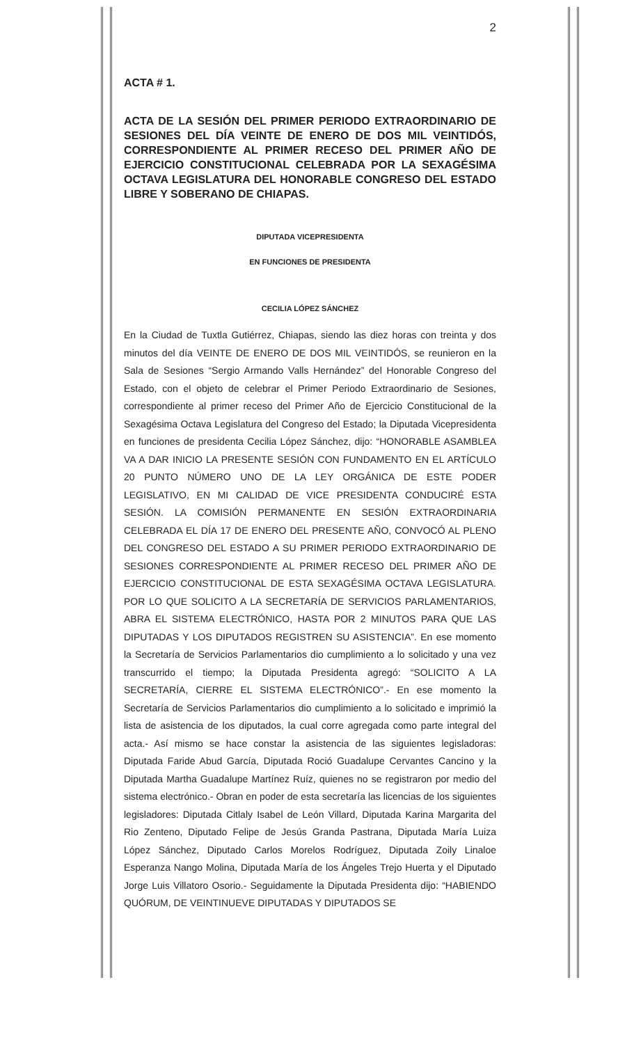2
ACTA # 1.
ACTA DE LA SESIÓN DEL PRIMER PERIODO EXTRAORDINARIO DE SESIONES DEL DÍA VEINTE DE ENERO DE DOS MIL VEINTIDÓS, CORRESPONDIENTE AL PRIMER RECESO DEL PRIMER AÑO DE EJERCICIO CONSTITUCIONAL CELEBRADA POR LA SEXAGÉSIMA OCTAVA LEGISLATURA DEL HONORABLE CONGRESO DEL ESTADO LIBRE Y SOBERANO DE CHIAPAS.
DIPUTADA VICEPRESIDENTA
EN FUNCIONES DE PRESIDENTA
CECILIA LÓPEZ SÁNCHEZ
En la Ciudad de Tuxtla Gutiérrez, Chiapas, siendo las diez horas con treinta y dos minutos del día VEINTE DE ENERO DE DOS MIL VEINTIDÓS, se reunieron en la Sala de Sesiones “Sergio Armando Valls Hernández” del Honorable Congreso del Estado, con el objeto de celebrar el Primer Periodo Extraordinario de Sesiones, correspondiente al primer receso del Primer Año de Ejercicio Constitucional de la Sexagésima Octava Legislatura del Congreso del Estado; la Diputada Vicepresidenta en funciones de presidenta Cecilia López Sánchez, dijo: “HONORABLE ASAMBLEA VA A DAR INICIO LA PRESENTE SESIÓN CON FUNDAMENTO EN EL ARTÍCULO 20 PUNTO NÚMERO UNO DE LA LEY ORGÁNICA DE ESTE PODER LEGISLATIVO, EN MI CALIDAD DE VICE PRESIDENTA CONDUCIRÉ ESTA SESIÓN. LA COMISIÓN PERMANENTE EN SESIÓN EXTRAORDINARIA CELEBRADA EL DÍA 17 DE ENERO DEL PRESENTE AÑO, CONVOCÓ AL PLENO DEL CONGRESO DEL ESTADO A SU PRIMER PERIODO EXTRAORDINARIO DE SESIONES CORRESPONDIENTE AL PRIMER RECESO DEL PRIMER AÑO DE EJERCICIO CONSTITUCIONAL DE ESTA SEXAGÉSIMA OCTAVA LEGISLATURA. POR LO QUE SOLICITO A LA SECRETARÍA DE SERVICIOS PARLAMENTARIOS, ABRA EL SISTEMA ELECTRÓNICO, HASTA POR 2 MINUTOS PARA QUE LAS DIPUTADAS Y LOS DIPUTADOS REGISTREN SU ASISTENCIA”. En ese momento la Secretaría de Servicios Parlamentarios dio cumplimiento a lo solicitado y una vez transcurrido el tiempo; la Diputada Presidenta agregó: “SOLICITO A LA SECRETARÍA, CIERRE EL SISTEMA ELECTRÓNICO”.- En ese momento la Secretaría de Servicios Parlamentarios dio cumplimiento a lo solicitado e imprimió la lista de asistencia de los diputados, la cual corre agregada como parte integral del acta.- Así mismo se hace constar la asistencia de las siguientes legisladoras: Diputada Faride Abud García, Diputada Roció Guadalupe Cervantes Cancino y la Diputada Martha Guadalupe Martínez Ruíz, quienes no se registraron por medio del sistema electrónico.- Obran en poder de esta secretaría las licencias de los siguientes legisladores: Diputada Citlaly Isabel de León Villard, Diputada Karina Margarita del Rio Zenteno, Diputado Felipe de Jesús Granda Pastrana, Diputada María Luiza López Sánchez, Diputado Carlos Morelos Rodríguez, Diputada Zoily Linaloe Esperanza Nango Molina, Diputada María de los Ángeles Trejo Huerta y el Diputado Jorge Luis Villatoro Osorio.- Seguidamente la Diputada Presidenta dijo: “HABIENDO QUÓRUM, DE VEINTINUEVE DIPUTADAS Y DIPUTADOS SE